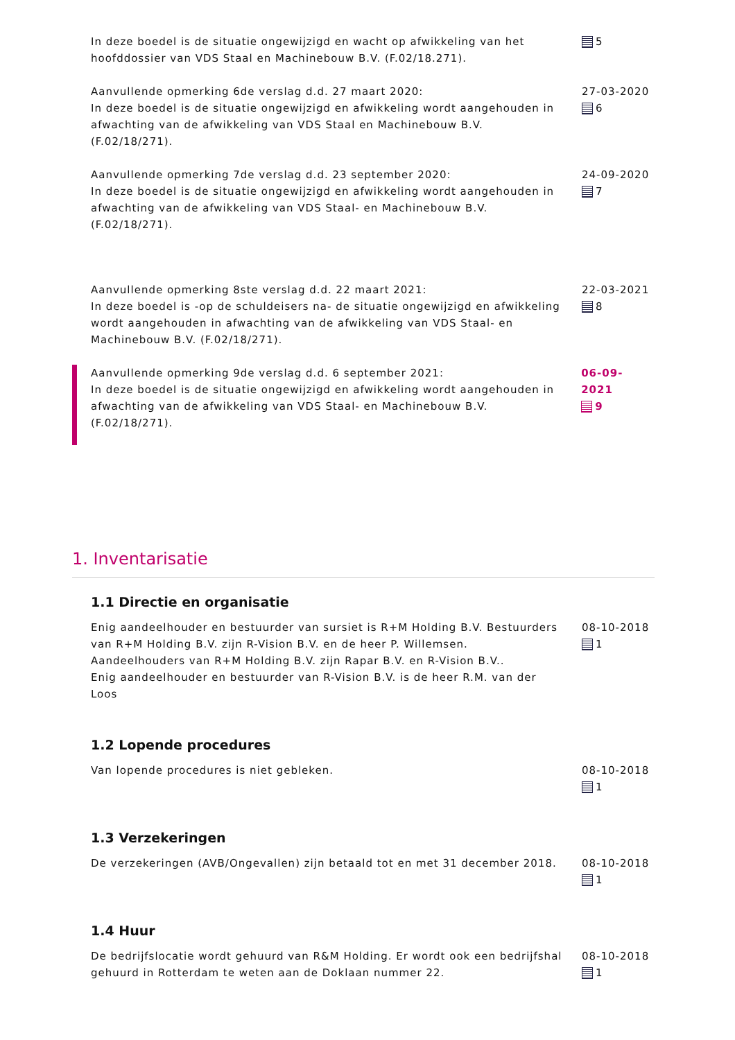In deze boedel is de situatie ongewijzigd en wacht op afwikkeling van het hoofddossier van VDS Staal en Machinebouw B.V. (F.02/18.271).
5
Aanvullende opmerking 6de verslag d.d. 27 maart 2020:
In deze boedel is de situatie ongewijzigd en afwikkeling wordt aangehouden in afwachting van de afwikkeling van VDS Staal en Machinebouw B.V. (F.02/18/271).
27-03-2020
6
Aanvullende opmerking 7de verslag d.d. 23 september 2020:
In deze boedel is de situatie ongewijzigd en afwikkeling wordt aangehouden in afwachting van de afwikkeling van VDS Staal- en Machinebouw B.V. (F.02/18/271).
24-09-2020
7
Aanvullende opmerking 8ste verslag d.d. 22 maart 2021:
In deze boedel is -op de schuldeisers na- de situatie ongewijzigd en afwikkeling wordt aangehouden in afwachting van de afwikkeling van VDS Staal- en Machinebouw B.V. (F.02/18/271).
22-03-2021
8
Aanvullende opmerking 9de verslag d.d. 6 september 2021:
In deze boedel is de situatie ongewijzigd en afwikkeling wordt aangehouden in afwachting van de afwikkeling van VDS Staal- en Machinebouw B.V. (F.02/18/271).
06-09-2021
9
1. Inventarisatie
1.1 Directie en organisatie
Enig aandeelhouder en bestuurder van sursiet is R+M Holding B.V. Bestuurders van R+M Holding B.V. zijn R-Vision B.V. en de heer P. Willemsen. Aandeelhouders van R+M Holding B.V. zijn Rapar B.V. en R-Vision B.V..
Enig aandeelhouder en bestuurder van R-Vision B.V. is de heer R.M. van der Loos
08-10-2018
1
1.2 Lopende procedures
Van lopende procedures is niet gebleken. 08-10-2018
1
1.3 Verzekeringen
De verzekeringen (AVB/Ongevallen) zijn betaald tot en met 31 december 2018.
08-10-2018
1
1.4 Huur
De bedrijfslocatie wordt gehuurd van R&M Holding. Er wordt ook een bedrijfshal gehuurd in Rotterdam te weten aan de Doklaan nummer 22.
08-10-2018
1